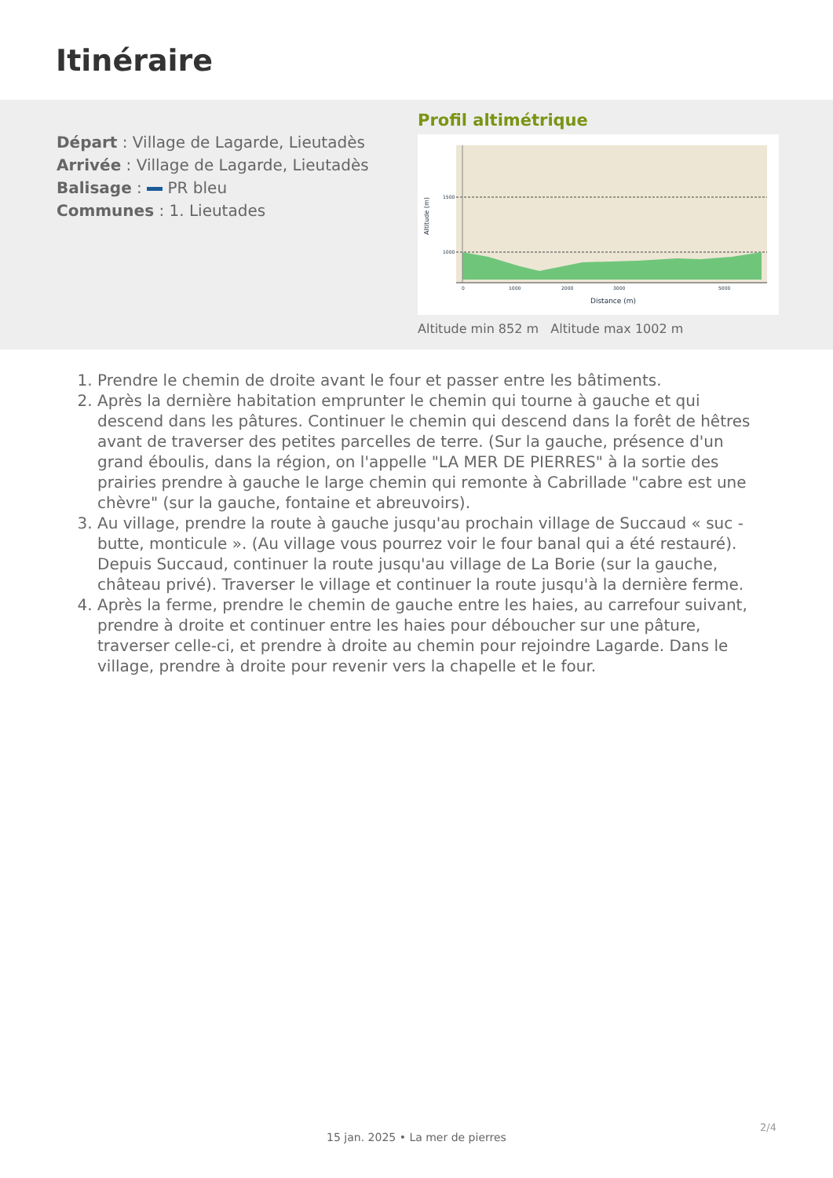Itinéraire
Départ : Village de Lagarde, Lieutadès
Arrivée : Village de Lagarde, Lieutadès
Balisage : PR bleu
Communes : 1. Lieutades
Profil altimétrique
1500
1000
0
1000
2000
3000
5000
Distance (m)
Altitude (m)
Altitude min 852 m Altitude max 1002 m
1. Prendre le chemin de droite avant le four et passer entre les bâtiments.
2. Après la dernière habitation emprunter le chemin qui tourne à gauche et qui descend dans les pâtures. Continuer le chemin qui descend dans la forêt de hêtres avant de traverser des petites parcelles de terre. (Sur la gauche, présence d'un grand éboulis, dans la région, on l'appelle "LA MER DE PIERRES" à la sortie des prairies prendre à gauche le large chemin qui remonte à Cabrillade "cabre est une chèvre" (sur la gauche, fontaine et abreuvoirs).
3. Au village, prendre la route à gauche jusqu'au prochain village de Succaud « suc - butte, monticule ». (Au village vous pourrez voir le four banal qui a été restauré). Depuis Succaud, continuer la route jusqu'au village de La Borie (sur la gauche, château privé). Traverser le village et continuer la route jusqu'à la dernière ferme.
4. Après la ferme, prendre le chemin de gauche entre les haies, au carrefour suivant, prendre à droite et continuer entre les haies pour déboucher sur une pâture, traverser celle-ci, et prendre à droite au chemin pour rejoindre Lagarde. Dans le village, prendre à droite pour revenir vers la chapelle et le four.
2/4
15 jan. 2025 • La mer de pierres